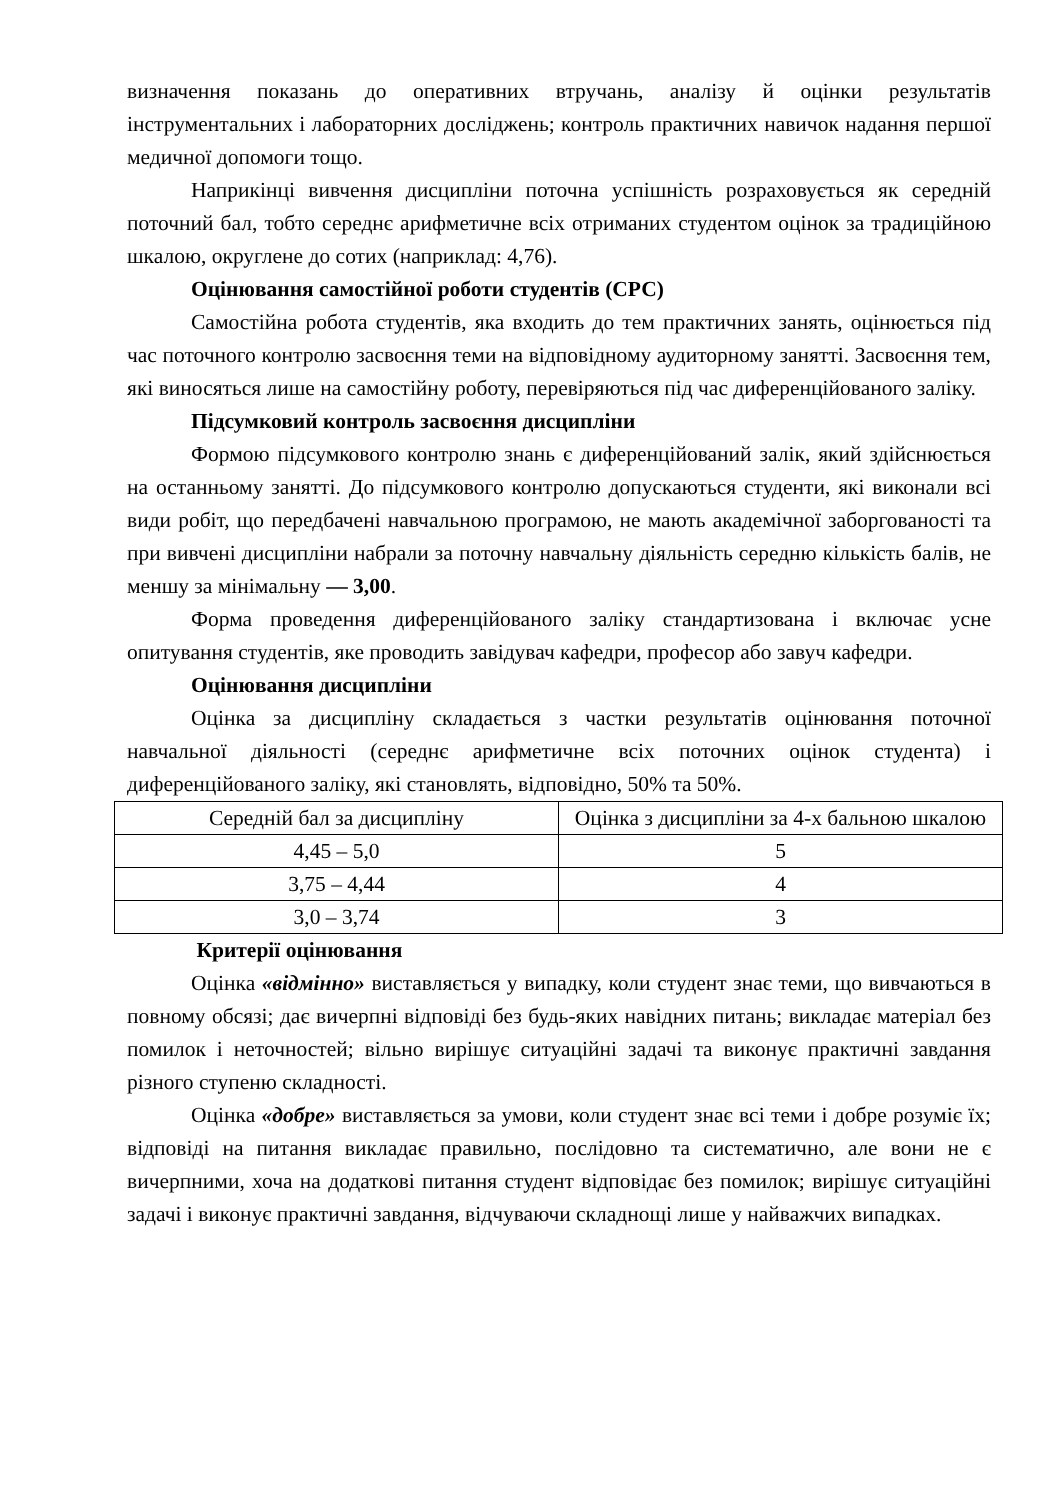визначення показань до оперативних втручань, аналізу й оцінки результатів інструментальних і лабораторних досліджень; контроль практичних навичок надання першої медичної допомоги тощо.
Наприкінці вивчення дисципліни поточна успішність розраховується як середній поточний бал, тобто середнє арифметичне всіх отриманих студентом оцінок за традиційною шкалою, округлене до сотих (наприклад: 4,76).
Оцінювання самостійної роботи студентів (СРС)
Самостійна робота студентів, яка входить до тем практичних занять, оцінюється під час поточного контролю засвоєння теми на відповідному аудиторному занятті. Засвоєння тем, які виносяться лише на самостійну роботу, перевіряються під час диференційованого заліку.
Підсумковий контроль засвоєння дисципліни
Формою підсумкового контролю знань є диференційований залік, який здійснюється на останньому занятті. До підсумкового контролю допускаються студенти, які виконали всі види робіт, що передбачені навчальною програмою, не мають академічної заборгованості та при вивчені дисципліни набрали за поточну навчальну діяльність середню кількість балів, не меншу за мінімальну — 3,00.
Форма проведення диференційованого заліку стандартизована і включає усне опитування студентів, яке проводить завідувач кафедри, професор або завуч кафедри.
Оцінювання дисципліни
Оцінка за дисципліну складається з частки результатів оцінювання поточної навчальної діяльності (середнє арифметичне всіх поточних оцінок студента) і диференційованого заліку, які становлять, відповідно, 50% та 50%.
| Середній бал за дисципліну | Оцінка з дисципліни за 4-х бальною шкалою |
| 4,45 – 5,0 | 5 |
| 3,75 – 4,44 | 4 |
| 3,0 – 3,74 | 3 |
Критерії оцінювання
Оцінка «відмінно» виставляється у випадку, коли студент знає теми, що вивчаються в повному обсязі; дає вичерпні відповіді без будь-яких навідних питань; викладає матеріал без помилок і неточностей; вільно вирішує ситуаційні задачі та виконує практичні завдання різного ступеню складності.
Оцінка «добре» виставляється за умови, коли студент знає всі теми і добре розуміє їх; відповіді на питання викладає правильно, послідовно та систематично, але вони не є вичерпними, хоча на додаткові питання студент відповідає без помилок; вирішує ситуаційні задачі і виконує практичні завдання, відчуваючи складнощі лише у найважчих випадках.